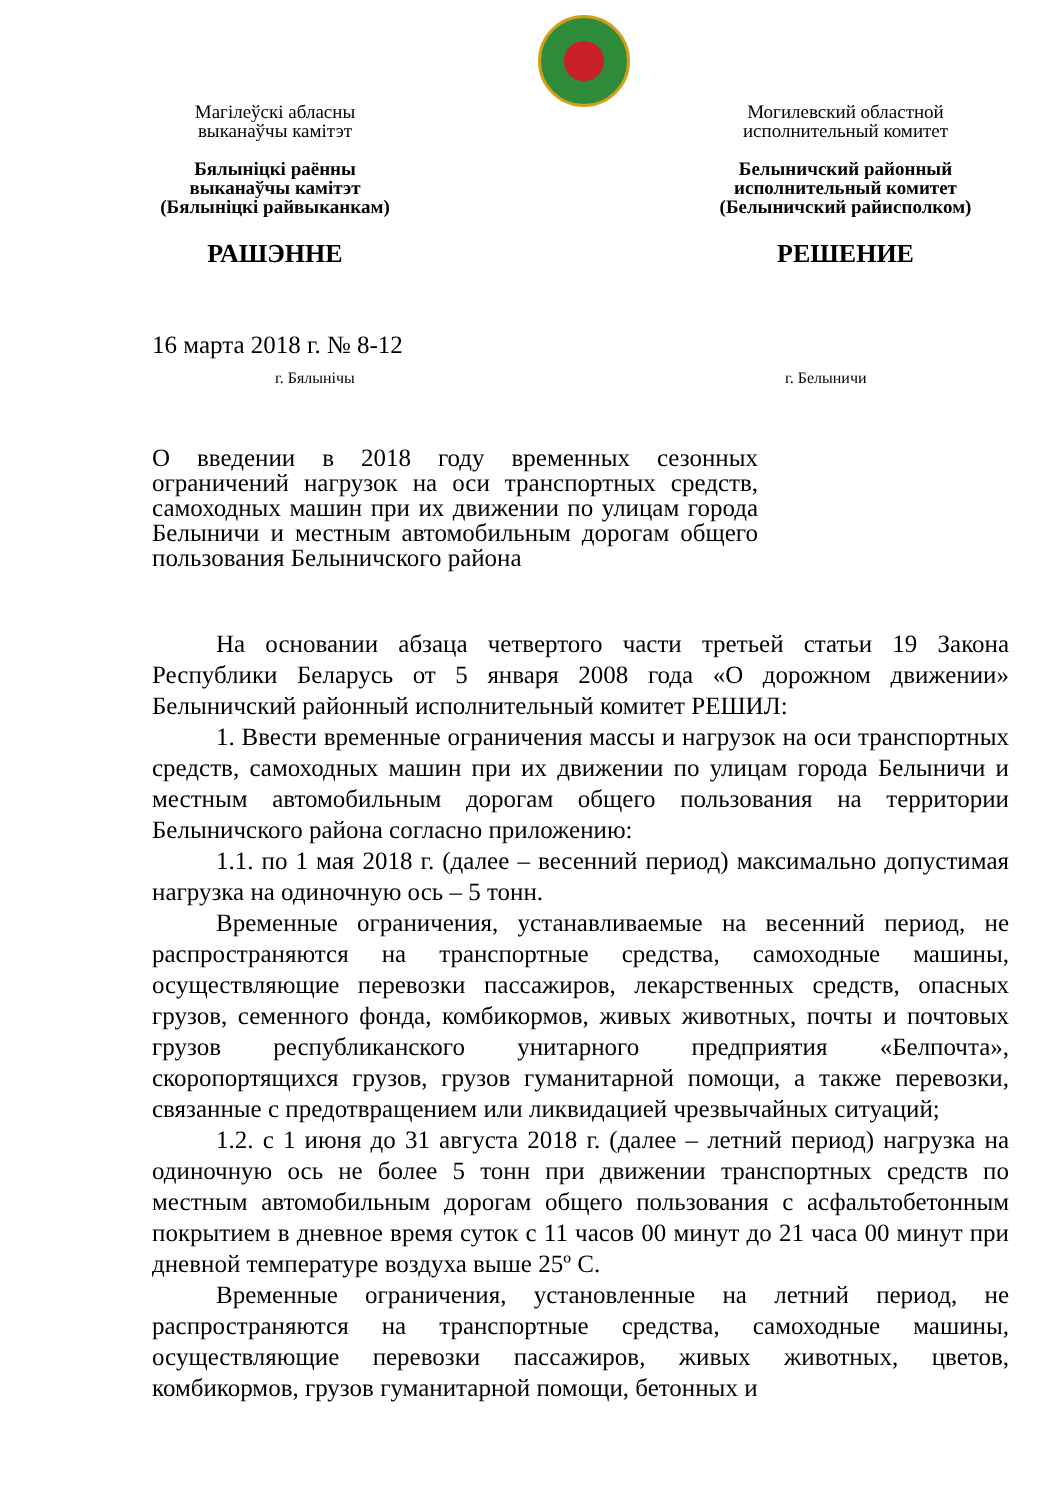Магілеўскі абласны
выканаўчы камітэт
Бялыніцкі раённы
выканаўчы камітэт
(Бялыніцкі райвыканкам)
РАШЭННЕ
Могилевский областной
исполнительный комитет
Белыничский районный
исполнительный комитет
(Белыничский райисполком)
РЕШЕНИЕ
16 марта 2018 г. № 8-12
г. Бялынічы г. Белыничи
О введении в 2018 году временных сезонных ограничений нагрузок на оси транспортных средств, самоходных машин при их движении по улицам города Белыничи и местным автомобильным дорогам общего пользования Белыничского района
На основании абзаца четвертого части третьей статьи 19 Закона Республики Беларусь от 5 января 2008 года «О дорожном движении» Белыничский районный исполнительный комитет РЕШИЛ:
1. Ввести временные ограничения массы и нагрузок на оси транспортных средств, самоходных машин при их движении по улицам города Белыничи и местным автомобильным дорогам общего пользования на территории Белыничского района согласно приложению:
1.1. по 1 мая 2018 г. (далее – весенний период) максимально допустимая нагрузка на одиночную ось – 5 тонн.
Временные ограничения, устанавливаемые на весенний период, не распространяются на транспортные средства, самоходные машины, осуществляющие перевозки пассажиров, лекарственных средств, опасных грузов, семенного фонда, комбикормов, живых животных, почты и почтовых грузов республиканского унитарного предприятия «Белпочта», скоропортящихся грузов, грузов гуманитарной помощи, а также перевозки, связанные с предотвращением или ликвидацией чрезвычайных ситуаций;
1.2. с 1 июня до 31 августа 2018 г. (далее – летний период) нагрузка на одиночную ось не более 5 тонн при движении транспортных средств по местным автомобильным дорогам общего пользования с асфальтобетонным покрытием в дневное время суток с 11 часов 00 минут до 21 часа 00 минут при дневной температуре воздуха выше 25º С.
Временные ограничения, установленные на летний период, не распространяются на транспортные средства, самоходные машины, осуществляющие перевозки пассажиров, живых животных, цветов, комбикормов, грузов гуманитарной помощи, бетонных и